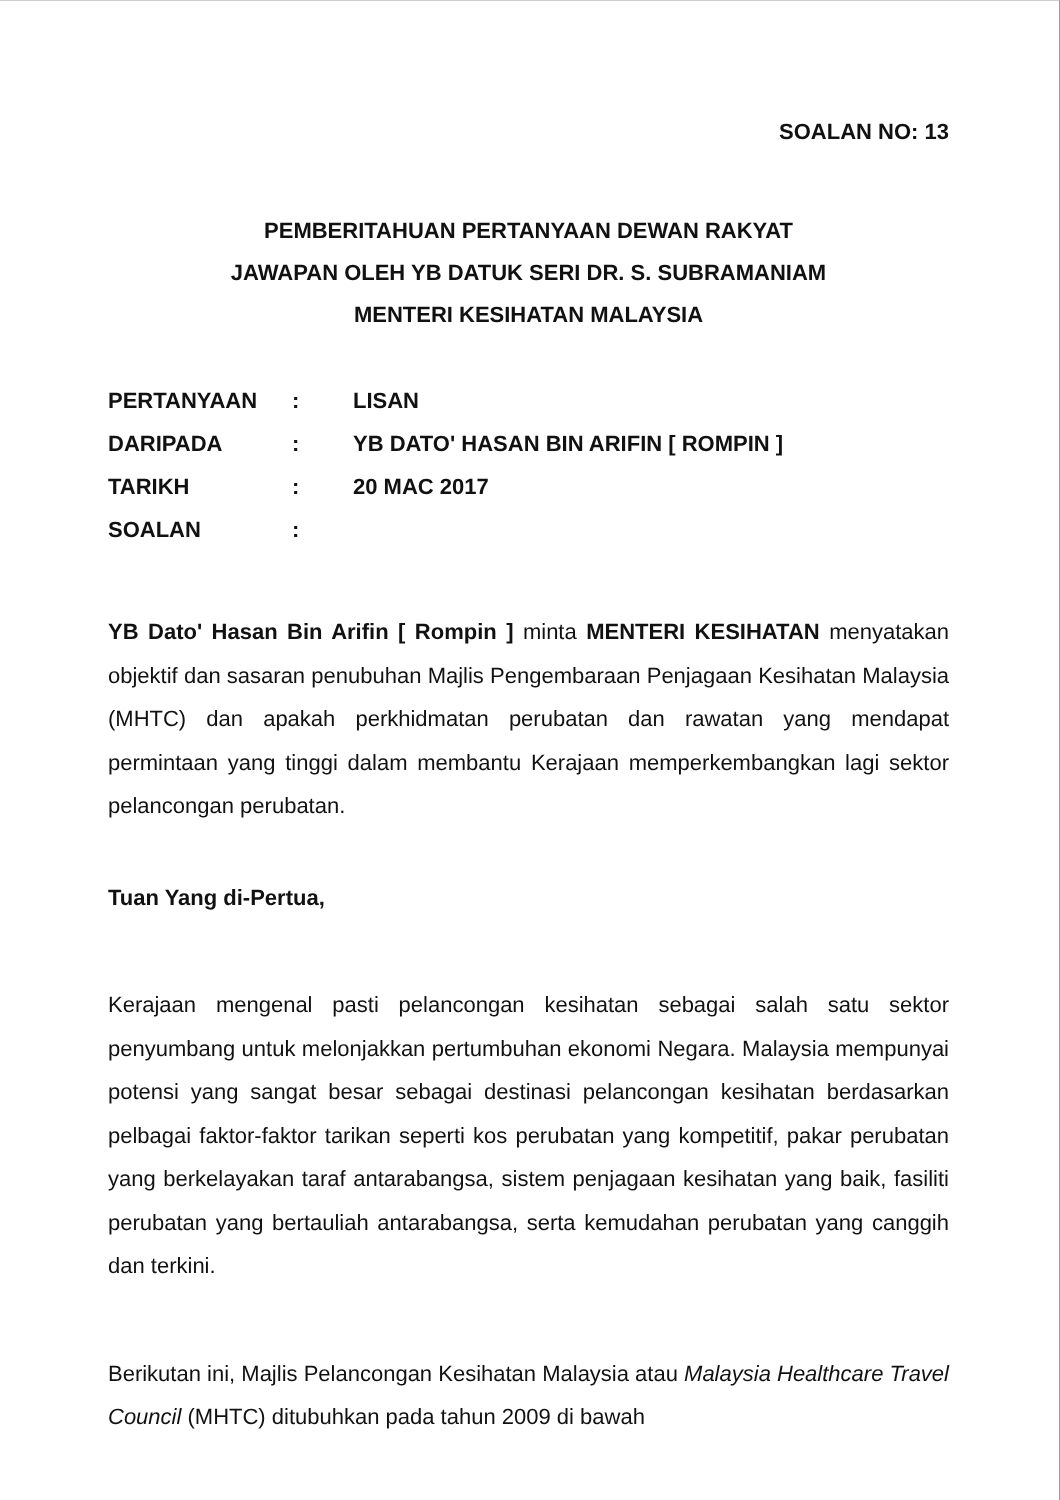SOALAN NO: 13
PEMBERITAHUAN PERTANYAAN DEWAN RAKYAT
JAWAPAN OLEH YB DATUK SERI DR. S. SUBRAMANIAM
MENTERI KESIHATAN MALAYSIA
| PERTANYAAN | : | LISAN |
| DARIPADA | : | YB DATO' HASAN BIN ARIFIN [ ROMPIN ] |
| TARIKH | : | 20 MAC 2017 |
| SOALAN | : | |
YB Dato' Hasan Bin Arifin [ Rompin ] minta MENTERI KESIHATAN menyatakan objektif dan sasaran penubuhan Majlis Pengembaraan Penjagaan Kesihatan Malaysia (MHTC) dan apakah perkhidmatan perubatan dan rawatan yang mendapat permintaan yang tinggi dalam membantu Kerajaan memperkembangkan lagi sektor pelancongan perubatan.
Tuan Yang di-Pertua,
Kerajaan mengenal pasti pelancongan kesihatan sebagai salah satu sektor penyumbang untuk melonjakkan pertumbuhan ekonomi Negara. Malaysia mempunyai potensi yang sangat besar sebagai destinasi pelancongan kesihatan berdasarkan pelbagai faktor-faktor tarikan seperti kos perubatan yang kompetitif, pakar perubatan yang berkelayakan taraf antarabangsa, sistem penjagaan kesihatan yang baik, fasiliti perubatan yang bertauliah antarabangsa, serta kemudahan perubatan yang canggih dan terkini.
Berikutan ini, Majlis Pelancongan Kesihatan Malaysia atau Malaysia Healthcare Travel Council (MHTC) ditubuhkan pada tahun 2009 di bawah